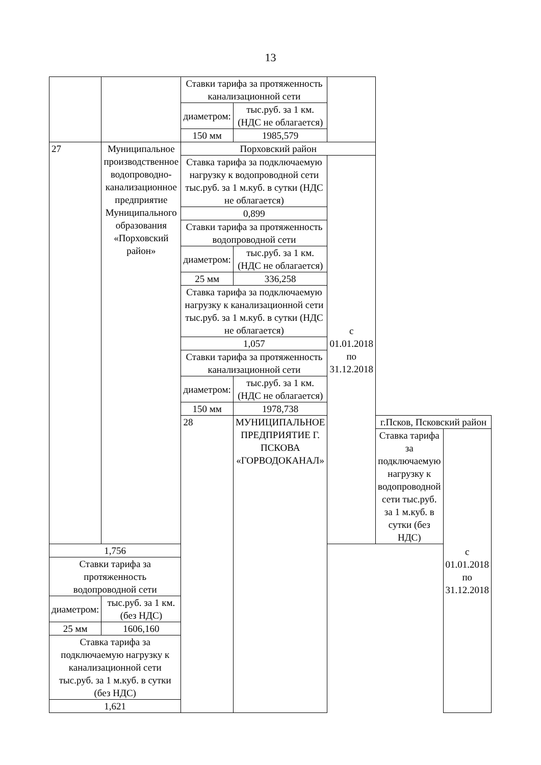13
| | | Ставки тарифа за протяженность канализационной сети | | | | |
| | | диаметром: | тыс.руб. за 1 км. (НДС не облагается) | | | |
| | | 150 мм | 1985,579 | | | |
| 27 | Муниципальное производственное водопроводно-канализационное предприятие Муниципального образования «Порховский район» | Порховский район | | | | |
| | | Ставка тарифа за подключаемую нагрузку к водопроводной сети тыс.руб. за 1 м.куб. в сутки (НДС не облагается) | | с 01.01.2018 по 31.12.2018 | | |
| | | 0,899 | | | | |
| | | Ставки тарифа за протяженность водопроводной сети | | | | |
| | | диаметром: | тыс.руб. за 1 км. (НДС не облагается) | | | |
| | | 25 мм | 336,258 | | | |
| | | Ставка тарифа за подключаемую нагрузку к канализационной сети тыс.руб. за 1 м.куб. в сутки (НДС не облагается) | | | | |
| | | 1,057 | | | | |
| | | Ставки тарифа за протяженность канализационной сети | | | | |
| | | диаметром: | тыс.руб. за 1 км. (НДС не облагается) | | | |
| | | 150 мм | 1978,738 | | | |
| | | 28 | МУНИЦИПАЛЬНОЕ ПРЕДПРИЯТИЕ Г. ПСКОВА «ГОРВОДОКАНАЛ» | | г.Псков, Псковский район | |
| | | | | | Ставка тарифа за подключаемую нагрузку к водопроводной сети тыс.руб. за 1 м.куб. в сутки (без НДС) | с 01.01.2018 по 31.12.2018 |
| 1,756 | | | | | | |
| Ставки тарифа за протяженность водопроводной сети | | | | | | |
| диаметром: | тыс.руб. за 1 км. (без НДС) | | | | | |
| 25 мм | 1606,160 | | | | | |
| Ставка тарифа за подключаемую нагрузку к канализационной сети тыс.руб. за 1 м.куб. в сутки (без НДС) | | | | | | |
| 1,621 | | | | | | |